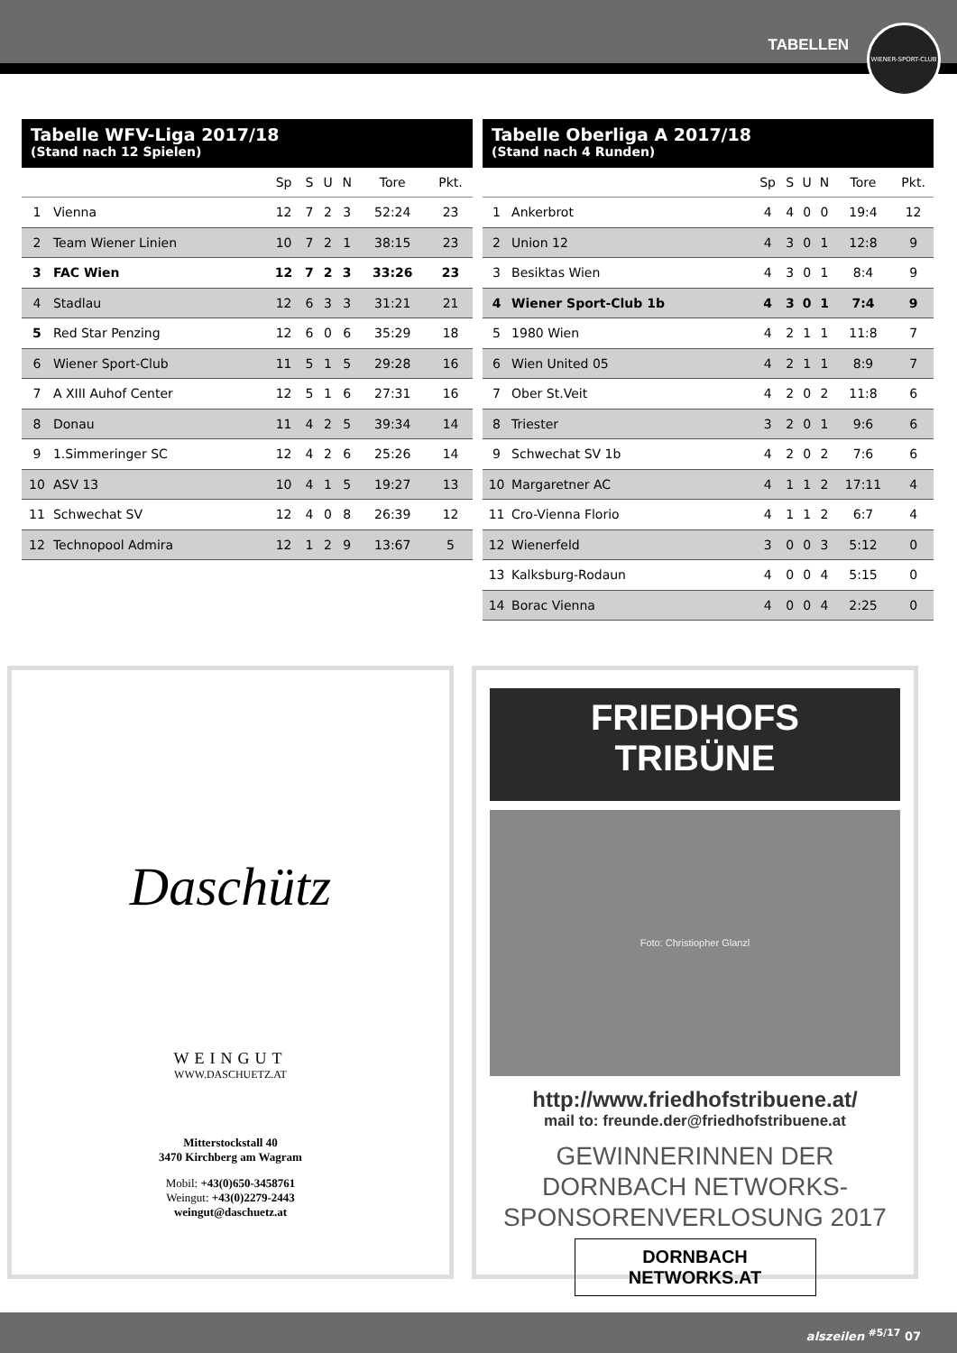TABELLEN
WIENER-SPORT-CLUB
Tabelle WFV-Liga 2017/18
(Stand nach 12 Spielen)
| | | Sp | S | U | N | Tore | Pkt. |
| --- | --- | --- | --- | --- | --- | --- | --- |
| 1 | Vienna | 12 | 7 | 2 | 3 | 52:24 | 23 |
| 2 | Team Wiener Linien | 10 | 7 | 2 | 1 | 38:15 | 23 |
| 3 | FAC Wien | 12 | 7 | 2 | 3 | 33:26 | 23 |
| 4 | Stadlau | 12 | 6 | 3 | 3 | 31:21 | 21 |
| 5 | Red Star Penzing | 12 | 6 | 0 | 6 | 35:29 | 18 |
| 6 | Wiener Sport-Club | 11 | 5 | 1 | 5 | 29:28 | 16 |
| 7 | A XIII Auhof Center | 12 | 5 | 1 | 6 | 27:31 | 16 |
| 8 | Donau | 11 | 4 | 2 | 5 | 39:34 | 14 |
| 9 | 1.Simmeringer SC | 12 | 4 | 2 | 6 | 25:26 | 14 |
| 10 | ASV 13 | 10 | 4 | 1 | 5 | 19:27 | 13 |
| 11 | Schwechat SV | 12 | 4 | 0 | 8 | 26:39 | 12 |
| 12 | Technopool Admira | 12 | 1 | 2 | 9 | 13:67 | 5 |
Tabelle Oberliga A 2017/18
(Stand nach 4 Runden)
| | | Sp | S | U | N | Tore | Pkt. |
| --- | --- | --- | --- | --- | --- | --- | --- |
| 1 | Ankerbrot | 4 | 4 | 0 | 0 | 19:4 | 12 |
| 2 | Union 12 | 4 | 3 | 0 | 1 | 12:8 | 9 |
| 3 | Besiktas Wien | 4 | 3 | 0 | 1 | 8:4 | 9 |
| 4 | Wiener Sport-Club 1b | 4 | 3 | 0 | 1 | 7:4 | 9 |
| 5 | 1980 Wien | 4 | 2 | 1 | 1 | 11:8 | 7 |
| 6 | Wien United 05 | 4 | 2 | 1 | 1 | 8:9 | 7 |
| 7 | Ober St.Veit | 4 | 2 | 0 | 2 | 11:8 | 6 |
| 8 | Triester | 3 | 2 | 0 | 1 | 9:6 | 6 |
| 9 | Schwechat SV 1b | 4 | 2 | 0 | 2 | 7:6 | 6 |
| 10 | Margaretner AC | 4 | 1 | 1 | 2 | 17:11 | 4 |
| 11 | Cro-Vienna Florio | 4 | 1 | 1 | 2 | 6:7 | 4 |
| 12 | Wienerfeld | 3 | 0 | 0 | 3 | 5:12 | 0 |
| 13 | Kalksburg-Rodaun | 4 | 0 | 0 | 4 | 5:15 | 0 |
| 14 | Borac Vienna | 4 | 0 | 0 | 4 | 2:25 | 0 |
Daschütz
WEINGUT
WWW.DASCHUETZ.AT
Mitterstockstall 40
3470 Kirchberg am Wagram
Mobil: +43(0)650-3458761
Weingut: +43(0)2279-2443
weingut@daschuetz.at
FRIEDHOFS
TRIBÜNE
Foto: Christiopher Glanzl
http://www.friedhofstribuene.at/
mail to: freunde.der@friedhofstribuene.at
GEWINNERINNEN DER
DORNBACH NETWORKS-
SPONSORENVERLOSUNG 2017
DORNBACH
NETWORKS.AT
alszeilen <sup>#5/17</sup> 07